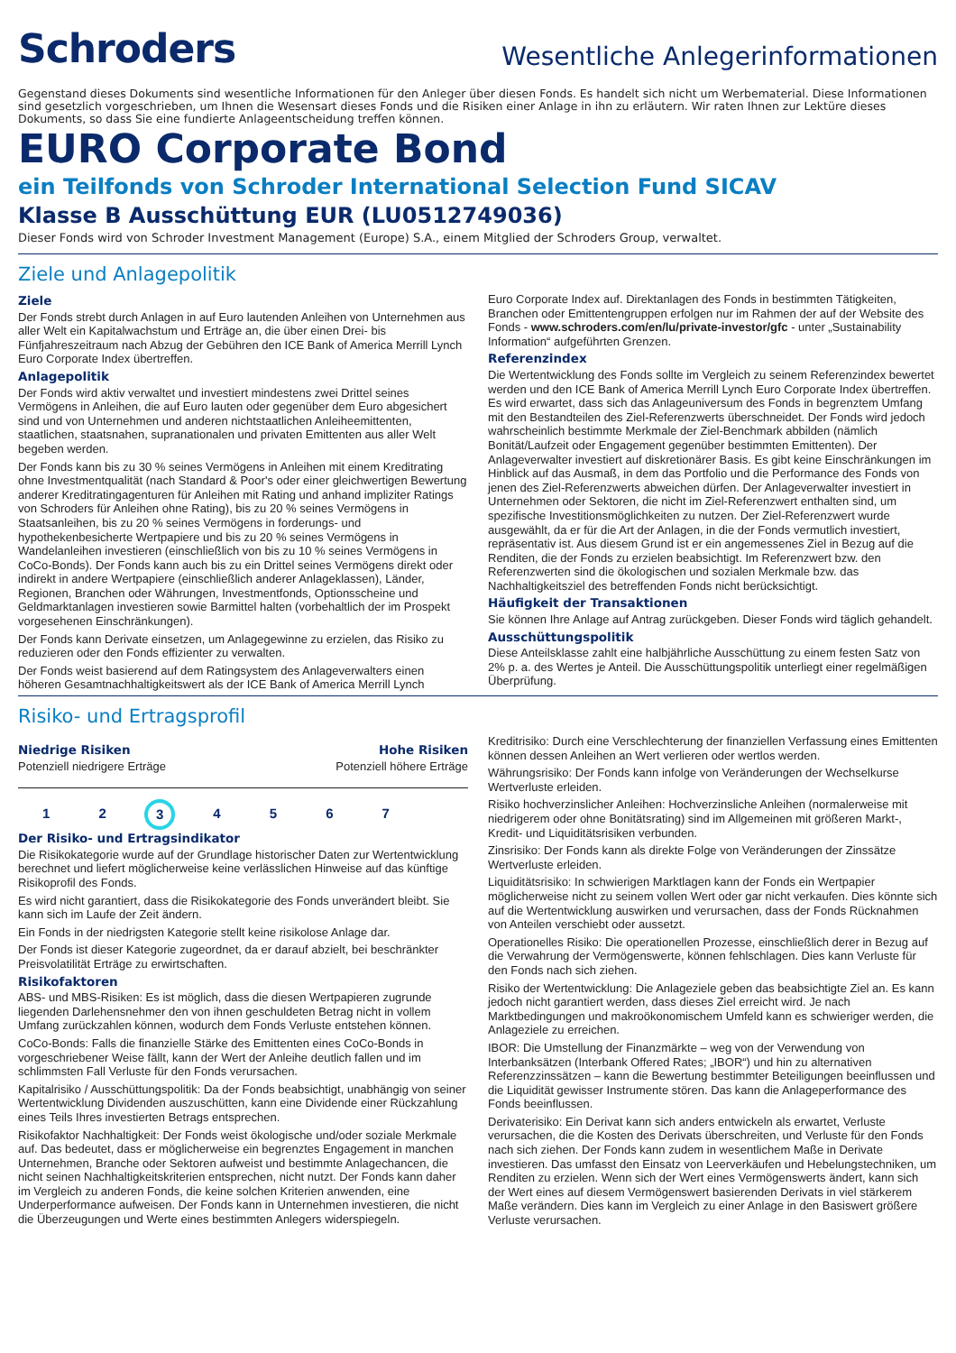Schroders
Wesentliche Anlegerinformationen
Gegenstand dieses Dokuments sind wesentliche Informationen für den Anleger über diesen Fonds. Es handelt sich nicht um Werbematerial. Diese Informationen sind gesetzlich vorgeschrieben, um Ihnen die Wesensart dieses Fonds und die Risiken einer Anlage in ihn zu erläutern. Wir raten Ihnen zur Lektüre dieses Dokuments, so dass Sie eine fundierte Anlageentscheidung treffen können.
EURO Corporate Bond
ein Teilfonds von Schroder International Selection Fund SICAV
Klasse B Ausschüttung EUR (LU0512749036)
Dieser Fonds wird von Schroder Investment Management (Europe) S.A., einem Mitglied der Schroders Group, verwaltet.
Ziele und Anlagepolitik
Ziele
Der Fonds strebt durch Anlagen in auf Euro lautenden Anleihen von Unternehmen aus aller Welt ein Kapitalwachstum und Erträge an, die über einen Drei- bis Fünfjahreszeitraum nach Abzug der Gebühren den ICE Bank of America Merrill Lynch Euro Corporate Index übertreffen.
Anlagepolitik
Der Fonds wird aktiv verwaltet und investiert mindestens zwei Drittel seines Vermögens in Anleihen, die auf Euro lauten oder gegenüber dem Euro abgesichert sind und von Unternehmen und anderen nichtstaatlichen Anleiheemittenten, staatlichen, staatsnahen, supranationalen und privaten Emittenten aus aller Welt begeben werden.
Der Fonds kann bis zu 30 % seines Vermögens in Anleihen mit einem Kreditrating ohne Investmentqualität (nach Standard & Poor's oder einer gleichwertigen Bewertung anderer Kreditratingagenturen für Anleihen mit Rating und anhand impliziter Ratings von Schroders für Anleihen ohne Rating), bis zu 20 % seines Vermögens in Staatsanleihen, bis zu 20 % seines Vermögens in forderungs- und hypothekenbesicherte Wertpapiere und bis zu 20 % seines Vermögens in Wandelanleihen investieren (einschließlich von bis zu 10 % seines Vermögens in CoCo-Bonds). Der Fonds kann auch bis zu ein Drittel seines Vermögens direkt oder indirekt in andere Wertpapiere (einschließlich anderer Anlageklassen), Länder, Regionen, Branchen oder Währungen, Investmentfonds, Optionsscheine und Geldmarktanlagen investieren sowie Barmittel halten (vorbehaltlich der im Prospekt vorgesehenen Einschränkungen).
Der Fonds kann Derivate einsetzen, um Anlagegewinne zu erzielen, das Risiko zu reduzieren oder den Fonds effizienter zu verwalten.
Der Fonds weist basierend auf dem Ratingsystem des Anlageverwalters einen höheren Gesamtnachhaltigkeitswert als der ICE Bank of America Merrill Lynch
Euro Corporate Index auf. Direktanlagen des Fonds in bestimmten Tätigkeiten, Branchen oder Emittentengruppen erfolgen nur im Rahmen der auf der Website des Fonds - www.schroders.com/en/lu/private-investor/gfc - unter „Sustainability Information“ aufgeführten Grenzen.
Referenzindex
Die Wertentwicklung des Fonds sollte im Vergleich zu seinem Referenzindex bewertet werden und den ICE Bank of America Merrill Lynch Euro Corporate Index übertreffen. Es wird erwartet, dass sich das Anlageuniversum des Fonds in begrenztem Umfang mit den Bestandteilen des Ziel-Referenzwerts überschneidet. Der Fonds wird jedoch wahrscheinlich bestimmte Merkmale der Ziel-Benchmark abbilden (nämlich Bonität/Laufzeit oder Engagement gegenüber bestimmten Emittenten). Der Anlageverwalter investiert auf diskretionärer Basis. Es gibt keine Einschränkungen im Hinblick auf das Ausmaß, in dem das Portfolio und die Performance des Fonds von jenen des Ziel-Referenzwerts abweichen dürfen. Der Anlageverwalter investiert in Unternehmen oder Sektoren, die nicht im Ziel-Referenzwert enthalten sind, um spezifische Investitionsmöglichkeiten zu nutzen. Der Ziel-Referenzwert wurde ausgewählt, da er für die Art der Anlagen, in die der Fonds vermutlich investiert, repräsentativ ist. Aus diesem Grund ist er ein angemessenes Ziel in Bezug auf die Renditen, die der Fonds zu erzielen beabsichtigt. Im Referenzwert bzw. den Referenzwerten sind die ökologischen und sozialen Merkmale bzw. das Nachhaltigkeitsziel des betreffenden Fonds nicht berücksichtigt.
Häufigkeit der Transaktionen
Sie können Ihre Anlage auf Antrag zurückgeben. Dieser Fonds wird täglich gehandelt.
Ausschüttungspolitik
Diese Anteilsklasse zahlt eine halbjährliche Ausschüttung zu einem festen Satz von 2% p. a. des Wertes je Anteil. Die Ausschüttungspolitik unterliegt einer regelmäßigen Überprüfung.
Risiko- und Ertragsprofil
Niedrige Risiken
Potenziell niedrigere Erträge
Hohe Risiken
Potenziell höhere Erträge
1 2 3 4 5 6 7
Der Risiko- und Ertragsindikator
Die Risikokategorie wurde auf der Grundlage historischer Daten zur Wertentwicklung berechnet und liefert möglicherweise keine verlässlichen Hinweise auf das künftige Risikoprofil des Fonds.
Es wird nicht garantiert, dass die Risikokategorie des Fonds unverändert bleibt. Sie kann sich im Laufe der Zeit ändern.
Ein Fonds in der niedrigsten Kategorie stellt keine risikolose Anlage dar.
Der Fonds ist dieser Kategorie zugeordnet, da er darauf abzielt, bei beschränkter Preisvolatilität Erträge zu erwirtschaften.
Risikofaktoren
ABS- und MBS-Risiken: Es ist möglich, dass die diesen Wertpapieren zugrunde liegenden Darlehensnehmer den von ihnen geschuldeten Betrag nicht in vollem Umfang zurückzahlen können, wodurch dem Fonds Verluste entstehen können.
CoCo-Bonds: Falls die finanzielle Stärke des Emittenten eines CoCo-Bonds in vorgeschriebener Weise fällt, kann der Wert der Anleihe deutlich fallen und im schlimmsten Fall Verluste für den Fonds verursachen.
Kapitalrisiko / Ausschüttungspolitik: Da der Fonds beabsichtigt, unabhängig von seiner Wertentwicklung Dividenden auszuschütten, kann eine Dividende einer Rückzahlung eines Teils Ihres investierten Betrags entsprechen.
Risikofaktor Nachhaltigkeit: Der Fonds weist ökologische und/oder soziale Merkmale auf. Das bedeutet, dass er möglicherweise ein begrenztes Engagement in manchen Unternehmen, Branche oder Sektoren aufweist und bestimmte Anlagechancen, die nicht seinen Nachhaltigkeitskriterien entsprechen, nicht nutzt. Der Fonds kann daher im Vergleich zu anderen Fonds, die keine solchen Kriterien anwenden, eine Underperformance aufweisen. Der Fonds kann in Unternehmen investieren, die nicht die Überzeugungen und Werte eines bestimmten Anlegers widerspiegeln.
Kreditrisiko: Durch eine Verschlechterung der finanziellen Verfassung eines Emittenten können dessen Anleihen an Wert verlieren oder wertlos werden.
Währungsrisiko: Der Fonds kann infolge von Veränderungen der Wechselkurse Wertverluste erleiden.
Risiko hochverzinslicher Anleihen: Hochverzinsliche Anleihen (normalerweise mit niedrigerem oder ohne Bonitätsrating) sind im Allgemeinen mit größeren Markt-, Kredit- und Liquiditätsrisiken verbunden.
Zinsrisiko: Der Fonds kann als direkte Folge von Veränderungen der Zinssätze Wertverluste erleiden.
Liquiditätsrisiko: In schwierigen Marktlagen kann der Fonds ein Wertpapier möglicherweise nicht zu seinem vollen Wert oder gar nicht verkaufen. Dies könnte sich auf die Wertentwicklung auswirken und verursachen, dass der Fonds Rücknahmen von Anteilen verschiebt oder aussetzt.
Operationelles Risiko: Die operationellen Prozesse, einschließlich derer in Bezug auf die Verwahrung der Vermögenswerte, können fehlschlagen. Dies kann Verluste für den Fonds nach sich ziehen.
Risiko der Wertentwicklung: Die Anlageziele geben das beabsichtigte Ziel an. Es kann jedoch nicht garantiert werden, dass dieses Ziel erreicht wird. Je nach Marktbedingungen und makroökonomischem Umfeld kann es schwieriger werden, die Anlageziele zu erreichen.
IBOR: Die Umstellung der Finanzmärkte – weg von der Verwendung von Interbanksätzen (Interbank Offered Rates; „IBOR“) und hin zu alternativen Referenzzinssätzen – kann die Bewertung bestimmter Beteiligungen beeinflussen und die Liquidität gewisser Instrumente stören. Das kann die Anlageperformance des Fonds beeinflussen.
Derivaterisiko: Ein Derivat kann sich anders entwickeln als erwartet, Verluste verursachen, die die Kosten des Derivats überschreiten, und Verluste für den Fonds nach sich ziehen. Der Fonds kann zudem in wesentlichem Maße in Derivate investieren. Das umfasst den Einsatz von Leerverkäufen und Hebelungstechniken, um Renditen zu erzielen. Wenn sich der Wert eines Vermögenswerts ändert, kann sich der Wert eines auf diesem Vermögenswert basierenden Derivats in viel stärkerem Maße verändern. Dies kann im Vergleich zu einer Anlage in den Basiswert größere Verluste verursachen.